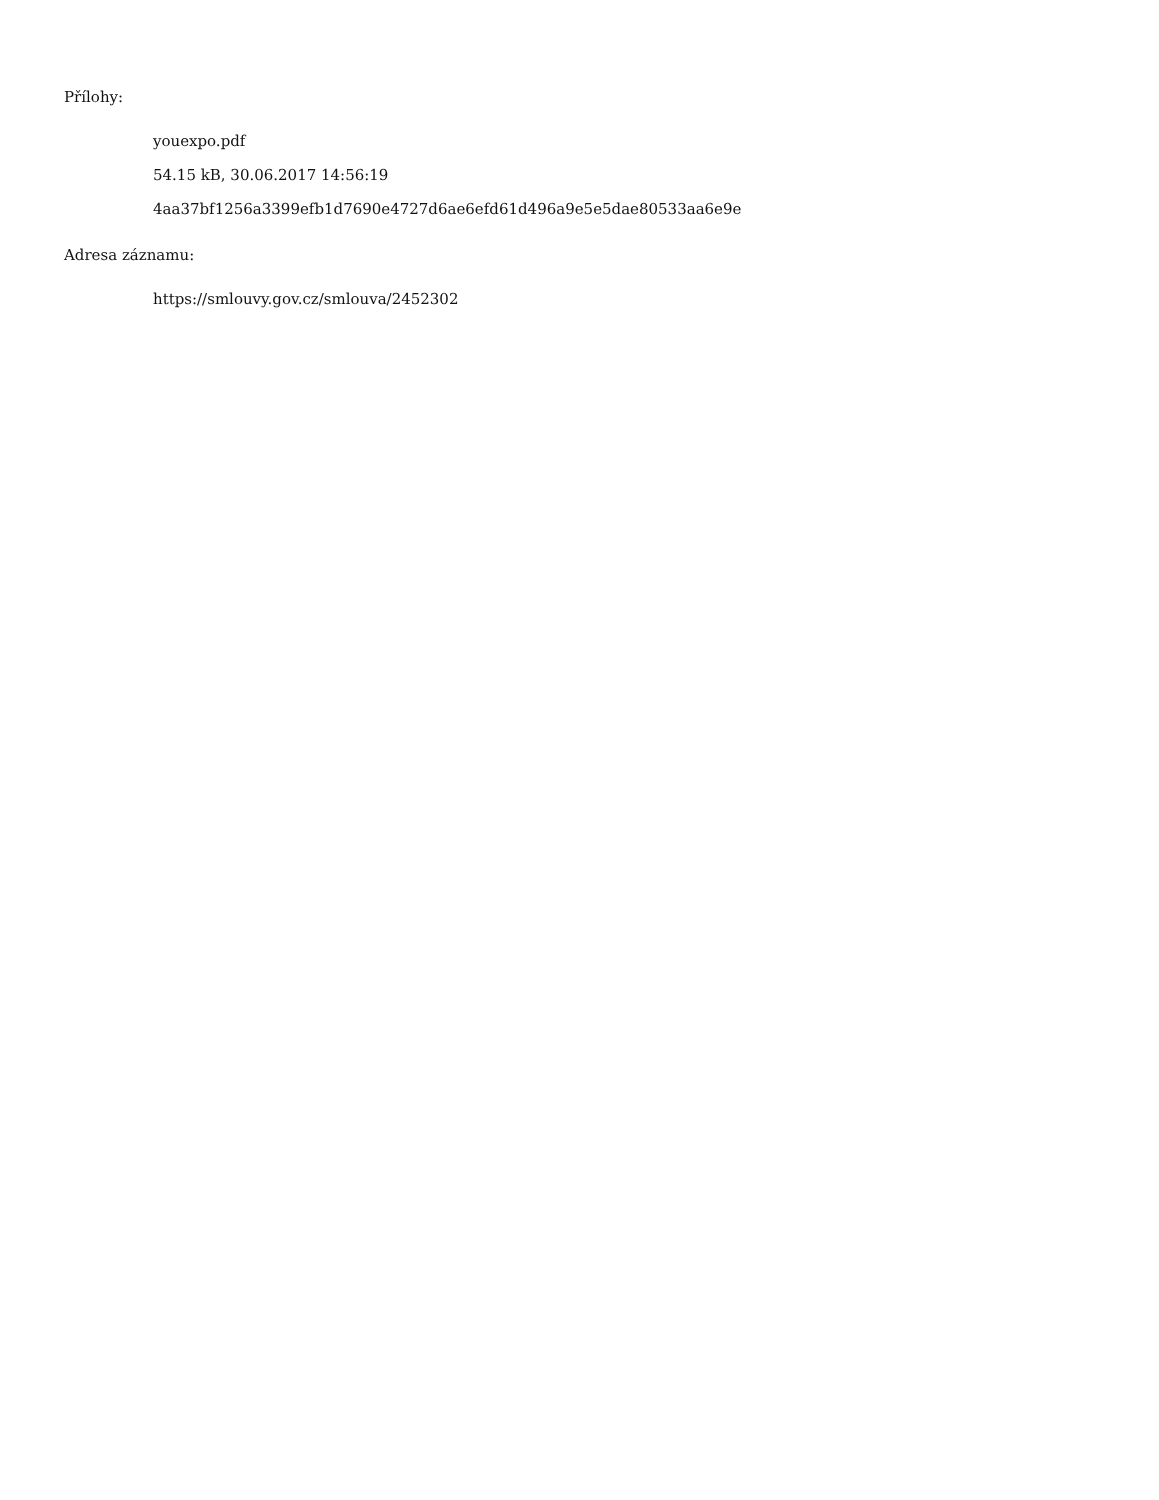Přílohy:
youexpo.pdf
54.15 kB, 30.06.2017 14:56:19
4aa37bf1256a3399efb1d7690e4727d6ae6efd61d496a9e5e5dae80533aa6e9e
Adresa záznamu:
https://smlouvy.gov.cz/smlouva/2452302